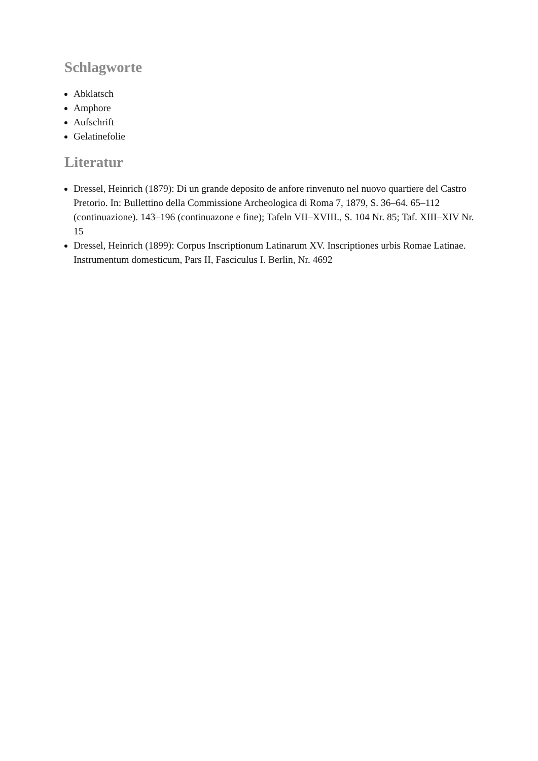Schlagworte
Abklatsch
Amphore
Aufschrift
Gelatinefolie
Literatur
Dressel, Heinrich (1879): Di un grande deposito de anfore rinvenuto nel nuovo quartiere del Castro Pretorio. In: Bullettino della Commissione Archeologica di Roma 7, 1879, S. 36–64. 65–112 (continuazione). 143–196 (continuazone e fine); Tafeln VII–XVIII., S. 104 Nr. 85; Taf. XIII–XIV Nr. 15
Dressel, Heinrich (1899): Corpus Inscriptionum Latinarum XV. Inscriptiones urbis Romae Latinae. Instrumentum domesticum, Pars II, Fasciculus I. Berlin, Nr. 4692